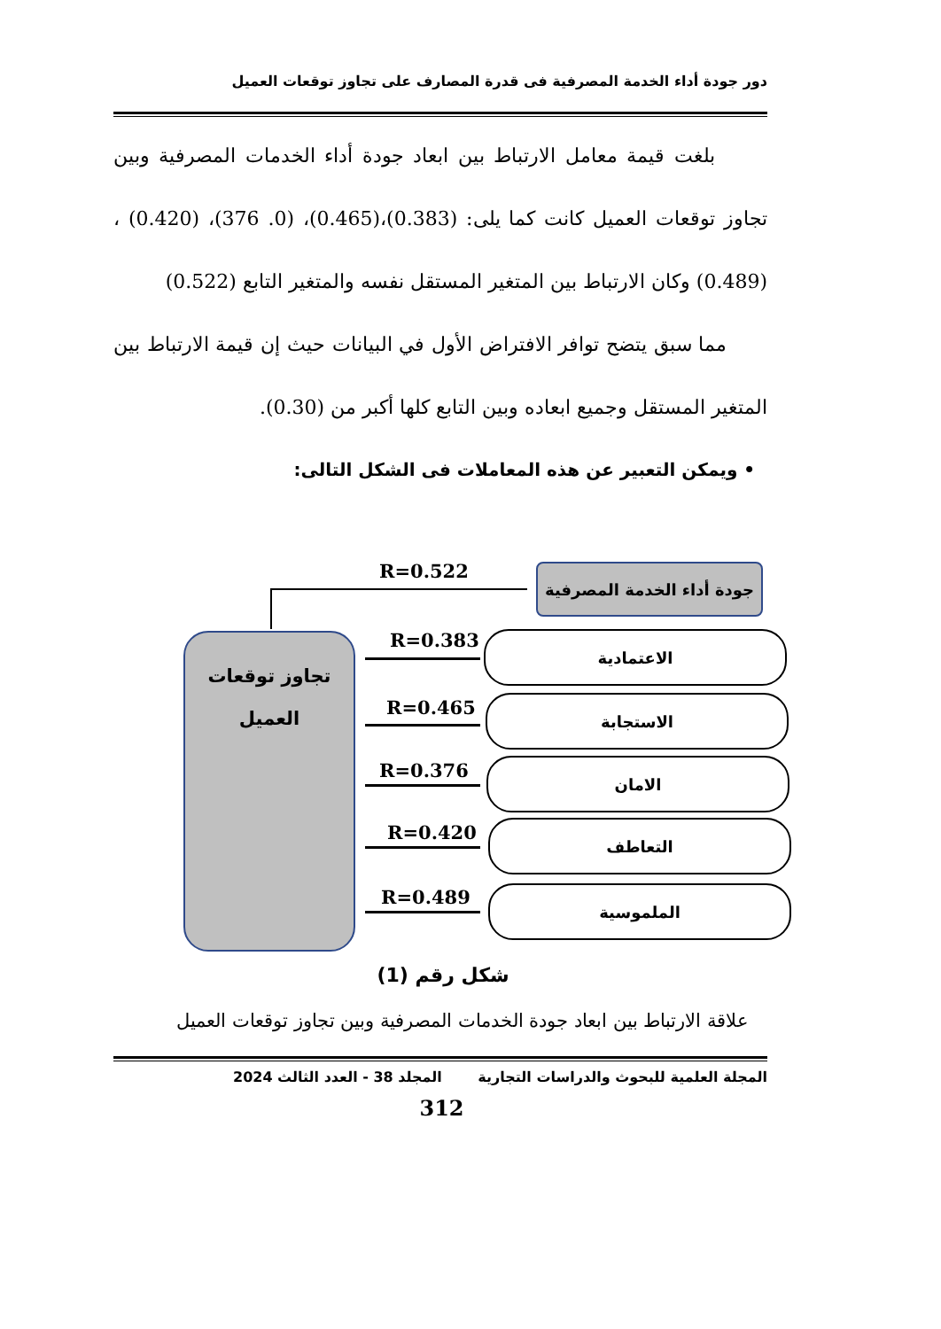دور جودة أداء الخدمة المصرفية فى قدرة المصارف على تجاوز توقعات العميل
بلغت قيمة معامل الارتباط بين ابعاد جودة أداء الخدمات المصرفية وبين تجاوز توقعات العميل كانت كما يلى: (0.383)،(0.465)، (0. 376)، (0.420) ، (0.489) وكان الارتباط بين المتغير المستقل نفسه والمتغير التابع (0.522)
مما سبق يتضح توافر الافتراض الأول في البيانات حيث إن قيمة الارتباط بين المتغير المستقل وجميع ابعاده وبين التابع كلها أكبر من (0.30).
• ويمكن التعبير عن هذه المعاملات فى الشكل التالى:
R=0.522
جودة أداء الخدمة المصرفية
تجاوز توقعات
العميل
R=0.383 الاعتمادية
R=0.465 الاستجابة
R=0.376 الامان
R=0.420 التعاطف
R=0.489 الملموسية
شكل رقم (1)
علاقة الارتباط بين ابعاد جودة الخدمات المصرفية وبين تجاوز توقعات العميل
المجلة العلمية للبحوث والدراسات التجارية المجلد 38 - العدد الثالث 2024
312